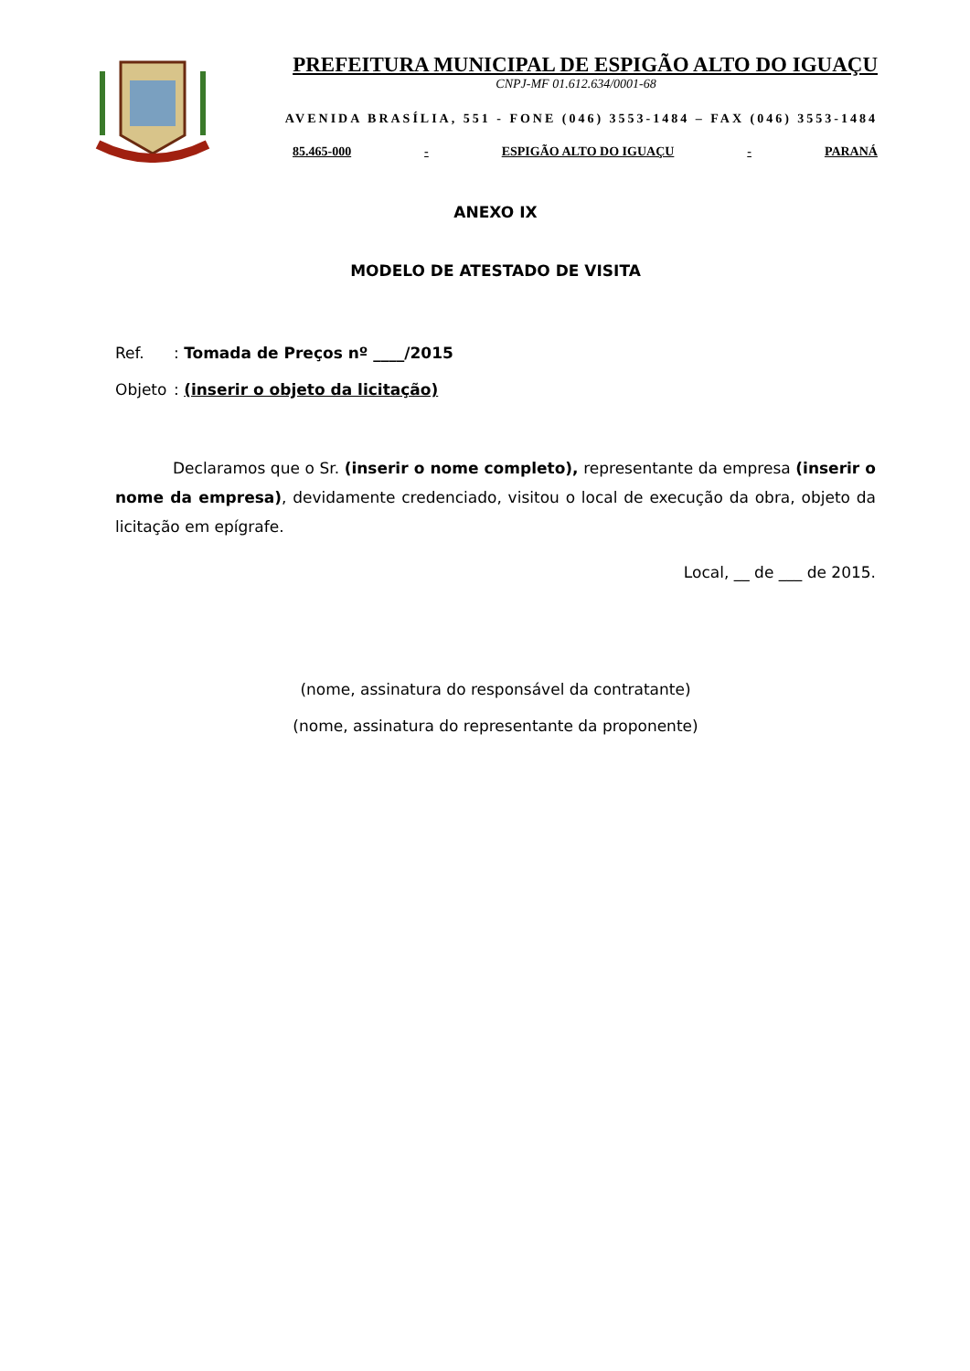PREFEITURA MUNICIPAL DE ESPIGÃO ALTO DO IGUAÇU
CNPJ-MF 01.612.634/0001-68
AVENIDA BRASÍLIA, 551 - FONE (046) 3553-1484 – FAX (046) 3553-1484
85.465-000 - ESPIGÃO ALTO DO IGUAÇU - PARANÁ
ANEXO IX
MODELO DE ATESTADO DE VISITA
Ref.: Tomada de Preços nº ____/2015
Objeto: (inserir o objeto da licitação)
Declaramos que o Sr. (inserir o nome completo), representante da empresa (inserir o nome da empresa), devidamente credenciado, visitou o local de execução da obra, objeto da licitação em epígrafe.
Local, __ de ___ de 2015.
(nome, assinatura do responsável da contratante)
(nome, assinatura do representante da proponente)